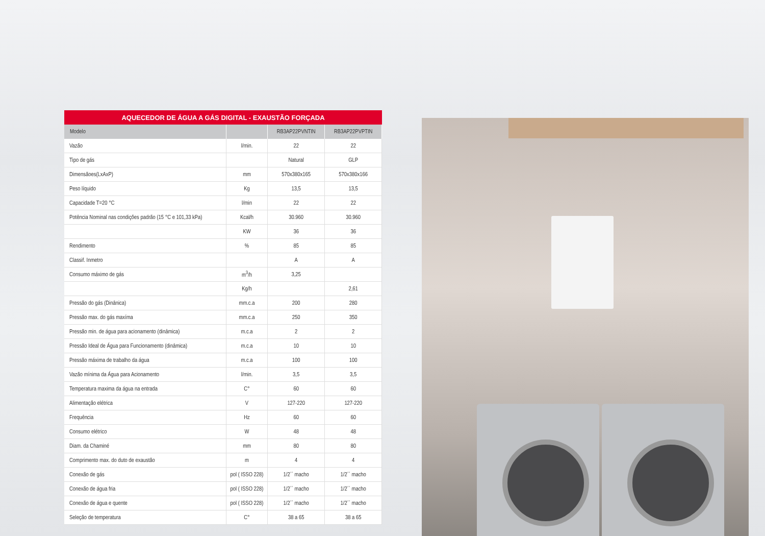AQUECEDOR DE ÁGUA A GÁS DIGITAL - EXAUSTÃO FORÇADA
| Modelo | | RB3AP22PVNTIN | RB3AP22PVPTIN |
| --- | --- | --- | --- |
| Vazão | l/min. | 22 | 22 |
| Tipo de gás | | Natural | GLP |
| Dimensãoes(LxAxP) | mm | 570x380x165 | 570x380x166 |
| Peso líquido | Kg | 13,5 | 13,5 |
| Capacidade T=20 °C | l/min | 22 | 22 |
| Potência Nominal nas condições padrão (15 °C e 101,33 kPa) | Kcal/h | 30.960 | 30.960 |
| | KW | 36 | 36 |
| Rendimento | % | 85 | 85 |
| Classif. Inmetro | | A | A |
| Consumo máximo de gás | m<sup>3</sup>/h | 3,25 | |
| | Kg/h | | 2,61 |
| Pressão do gás (Dinânica) | mm.c.a | 200 | 280 |
| Pressão max. do gás maxíma | mm.c.a | 250 | 350 |
| Pressão min. de água para acionamento (dinâmica) | m.c.a | 2 | 2 |
| Pressão Ideal de Água para Funcionamento (dinâmica) | m.c.a | 10 | 10 |
| Pressão máxima de trabalho da água | m.c.a | 100 | 100 |
| Vazão mínima da Água para Acionamento | l/min. | 3,5 | 3,5 |
| Temperatura maxima da água na entrada | C° | 60 | 60 |
| Alimentação elétrica | V | 127-220 | 127-220 |
| Frequência | Hz | 60 | 60 |
| Consumo elétrico | W | 48 | 48 |
| Diam. da Chaminé | mm | 80 | 80 |
| Comprimento max. do duto de exaustão | m | 4 | 4 |
| Conexão de gás | pol ( ISSO 228) | 1/2´´ macho | 1/2´´ macho |
| Conexão de água fria | pol ( ISSO 228) | 1/2´´ macho | 1/2´´ macho |
| Conexão de água e quente | pol ( ISSO 228) | 1/2´´ macho | 1/2´´ macho |
| Seleção de temperatura | C° | 38 a 65 | 38 a 65 |